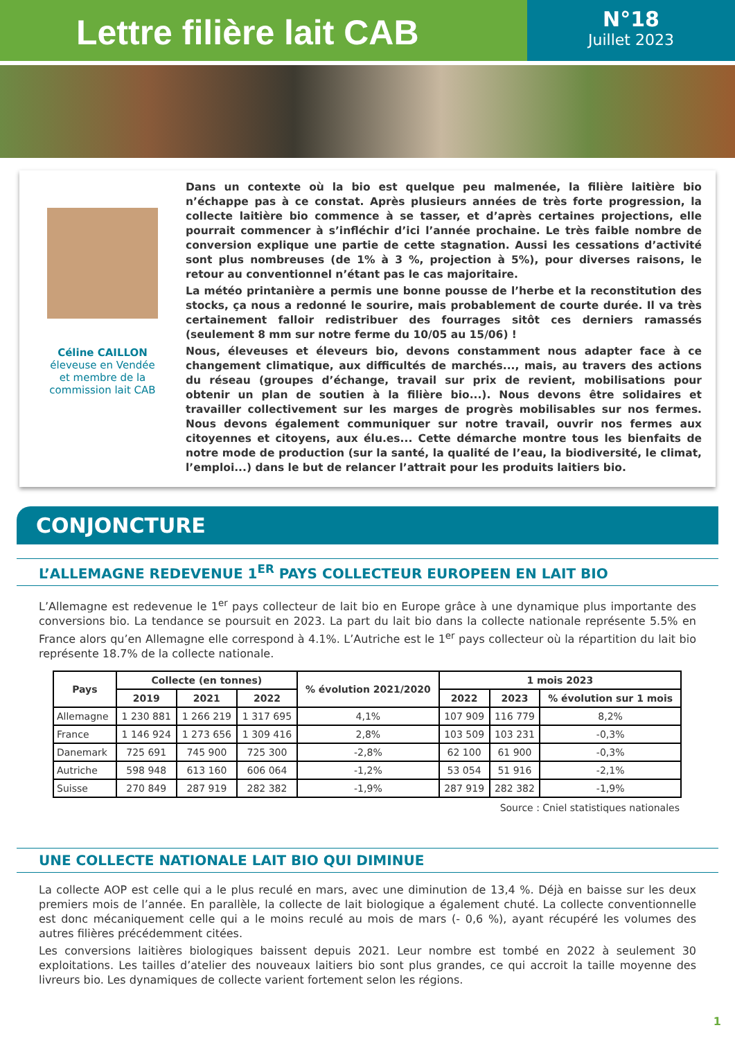Lettre filière lait CAB
N°18
Juillet 2023
Céline CAILLON
éleveuse en Vendée
et membre de la
commission lait CAB
Dans un contexte où la bio est quelque peu malmenée, la filière laitière bio n’échappe pas à ce constat. Après plusieurs années de très forte progression, la collecte laitière bio commence à se tasser, et d’après certaines projections, elle pourrait commencer à s’infléchir d’ici l’année prochaine. Le très faible nombre de conversion explique une partie de cette stagnation. Aussi les cessations d’activité sont plus nombreuses (de 1% à 3 %, projection à 5%), pour diverses raisons, le retour au conventionnel n’étant pas le cas majoritaire.
La météo printanière a permis une bonne pousse de l’herbe et la reconstitution des stocks, ça nous a redonné le sourire, mais probablement de courte durée. Il va très certainement falloir redistribuer des fourrages sitôt ces derniers ramassés (seulement 8 mm sur notre ferme du 10/05 au 15/06) !
Nous, éleveuses et éleveurs bio, devons constamment nous adapter face à ce changement climatique, aux difficultés de marchés..., mais, au travers des actions du réseau (groupes d’échange, travail sur prix de revient, mobilisations pour obtenir un plan de soutien à la filière bio...). Nous devons être solidaires et travailler collectivement sur les marges de progrès mobilisables sur nos fermes. Nous devons également communiquer sur notre travail, ouvrir nos fermes aux citoyennes et citoyens, aux élu.es... Cette démarche montre tous les bienfaits de notre mode de production (sur la santé, la qualité de l’eau, la biodiversité, le climat, l’emploi...) dans le but de relancer l’attrait pour les produits laitiers bio.
CONJONCTURE
L’ALLEMAGNE REDEVENUE 1<sup>ER</sup> PAYS COLLECTEUR EUROPEEN EN LAIT BIO
L’Allemagne est redevenue le 1<sup>er</sup> pays collecteur de lait bio en Europe grâce à une dynamique plus importante des conversions bio. La tendance se poursuit en 2023. La part du lait bio dans la collecte nationale représente 5.5% en France alors qu’en Allemagne elle correspond à 4.1%. L’Autriche est le 1<sup>er</sup> pays collecteur où la répartition du lait bio représente 18.7% de la collecte nationale.
| Pays | Collecte (en tonnes) | | | % évolution 2021/2020 | 1 mois 2023 | | |
| --- | --- | --- | --- | --- | --- | --- | --- |
| | 2019 | 2021 | 2022 | | 2022 | 2023 | % évolution sur 1 mois |
| Allemagne | 1 230 881 | 1 266 219 | 1 317 695 | 4,1% | 107 909 | 116 779 | 8,2% |
| France | 1 146 924 | 1 273 656 | 1 309 416 | 2,8% | 103 509 | 103 231 | -0,3% |
| Danemark | 725 691 | 745 900 | 725 300 | -2,8% | 62 100 | 61 900 | -0,3% |
| Autriche | 598 948 | 613 160 | 606 064 | -1,2% | 53 054 | 51 916 | -2,1% |
| Suisse | 270 849 | 287 919 | 282 382 | -1,9% | 287 919 | 282 382 | -1,9% |
Source : Cniel statistiques nationales
UNE COLLECTE NATIONALE LAIT BIO QUI DIMINUE
La collecte AOP est celle qui a le plus reculé en mars, avec une diminution de 13,4 %. Déjà en baisse sur les deux premiers mois de l’année. En parallèle, la collecte de lait biologique a également chuté. La collecte conventionnelle est donc mécaniquement celle qui a le moins reculé au mois de mars (- 0,6 %), ayant récupéré les volumes des autres filières précédemment citées.
Les conversions laitières biologiques baissent depuis 2021. Leur nombre est tombé en 2022 à seulement 30 exploitations. Les tailles d’atelier des nouveaux laitiers bio sont plus grandes, ce qui accroit la taille moyenne des livreurs bio. Les dynamiques de collecte varient fortement selon les régions.
1